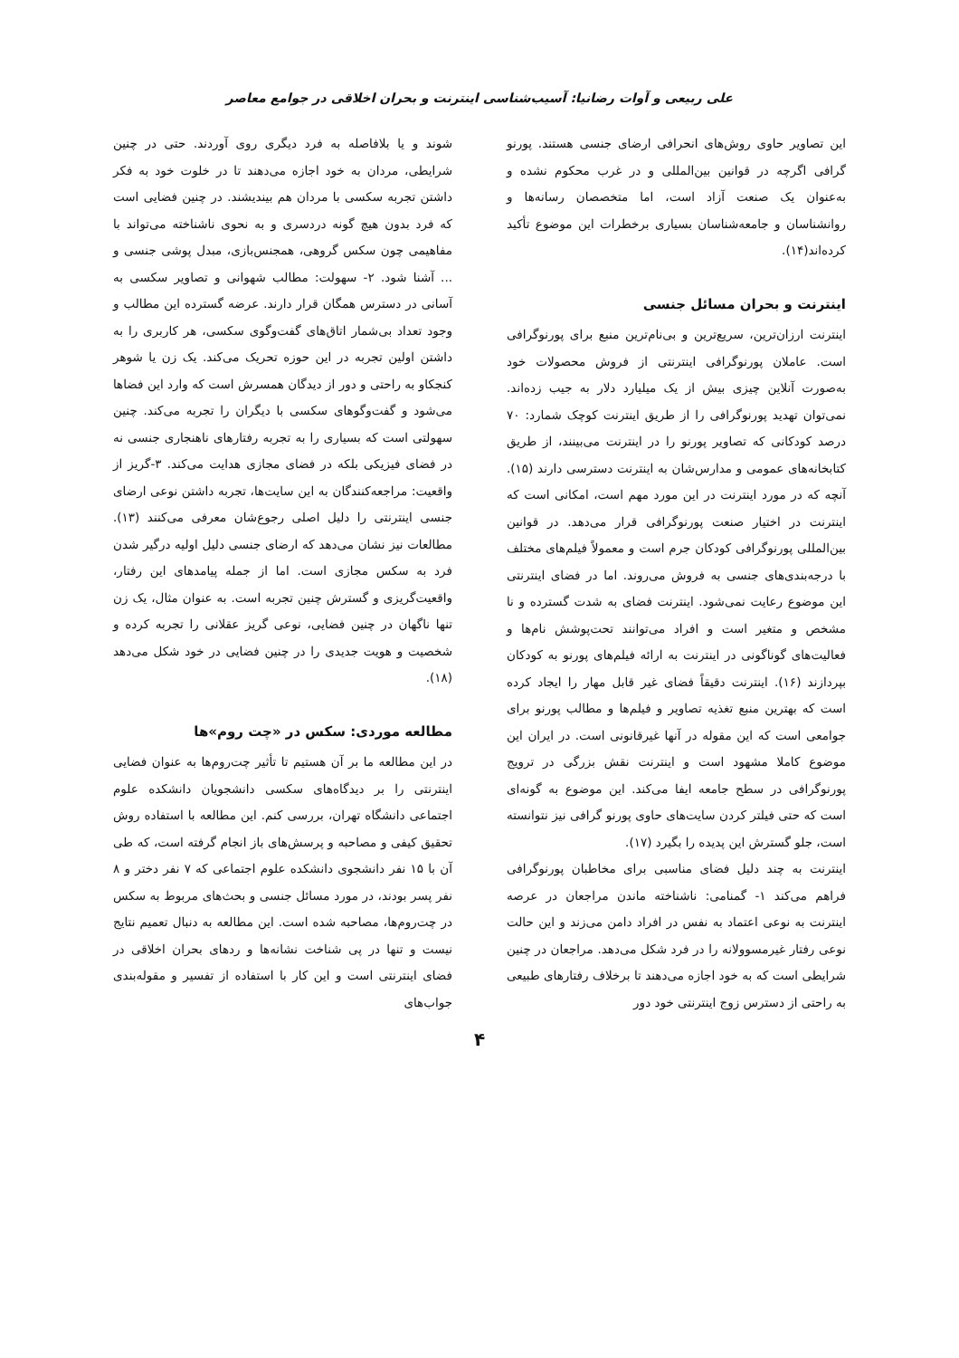علی ربیعی و آوات رضانیا: آسیب‌شناسی اینترنت و بحران اخلاقی در جوامع معاصر
این تصاویر حاوی روش‌های انحرافی ارضای جنسی هستند. پورنو گرافی اگرچه در قوانین بین‌المللی و در غرب محکوم نشده و به‌عنوان یک صنعت آزاد است، اما متخصصان رسانه‌ها و روانشناسان و جامعه‌شناسان بسیاری برخطرات این موضوع تأکید کرده‌اند(۱۴).
اینترنت و بحران مسائل جنسی
اینترنت ارزان‌ترین، سریع‌ترین و بی‌نام‌ترین منبع برای پورنوگرافی است. عاملان پورنوگرافی اینترنتی از فروش محصولات خود به‌صورت آنلاین چیزی بیش از یک میلیارد دلار به جیب زده‌اند. نمی‌توان تهدید پورنوگرافی را از طریق اینترنت کوچک شمارد: ۷۰ درصد کودکانی که تصاویر پورنو را در اینترنت می‌بینند، از طریق کتابخانه‌های عمومی و مدارس‌شان به اینترنت دسترسی دارند (۱۵). آنچه که در مورد اینترنت در این مورد مهم است، امکانی است که اینترنت در اختیار صنعت پورنوگرافی قرار می‌دهد. در قوانین بین‌المللی پورنوگرافی کودکان جرم است و معمولاً فیلم‌های مختلف با درجه‌بندی‌های جنسی به فروش می‌روند. اما در فضای اینترنتی این موضوع رعایت نمی‌شود. اینترنت فضای به شدت گسترده و نا مشخص و متغیر است و افراد می‌توانند تحت‌پوشش نام‌ها و فعالیت‌های گوناگونی در اینترنت به ارائه فیلم‌های پورنو به کودکان بپردازند (۱۶). اینترنت دقیقاً فضای غیر قابل مهار را ایجاد کرده است که بهترین منبع تغذیه تصاویر و فیلم‌ها و مطالب پورنو برای جوامعی است که این مقوله در آنها غیرقانونی است. در ایران این موضوع کاملا مشهود است و اینترنت نقش بزرگی در ترویج پورنوگرافی در سطح جامعه ایفا می‌کند. این موضوع به گونه‌ای است که حتی فیلتر کردن سایت‌های حاوی پورنو گرافی نیز نتوانسته است، جلو گسترش این پدیده را بگیرد (۱۷).
اینترنت به چند دلیل فضای مناسبی برای مخاطبان پورنوگرافی فراهم می‌کند ۱- گمنامی: ناشناخته ماندن مراجعان در عرصه اینترنت به نوعی اعتماد به نفس در افراد دامن می‌زند و این حالت نوعی رفتار غیرمسوولانه را در فرد شکل می‌دهد. مراجعان در چنین شرایطی است که به خود اجازه می‌دهند تا برخلاف رفتارهای طبیعی به راحتی از دسترس زوج اینترنتی خود دور
شوند و یا بلافاصله به فرد دیگری روی آوردند. حتی در چنین شرایطی، مردان به خود اجازه می‌دهند تا در خلوت خود به فکر داشتن تجربه سکسی با مردان هم بیندیشند. در چنین فضایی است که فرد بدون هیچ گونه دردسری و به نحوی ناشناخته می‌تواند با مفاهیمی چون سکس گروهی، همجنس‌بازی، مبدل پوشی جنسی و ... آشنا شود. ۲- سهولت: مطالب شهوانی و تصاویر سکسی به آسانی در دسترس همگان قرار دارند. عرضه گسترده این مطالب و وجود تعداد بی‌شمار اتاق‌های گفت‌وگوی سکسی، هر کاربری را به داشتن اولین تجربه در این حوزه تحریک می‌کند. یک زن یا شوهر کنجکاو به راحتی و دور از دیدگان همسرش است که وارد این فضاها می‌شود و گفت‌وگوهای سکسی با دیگران را تجربه می‌کند. چنین سهولتی است که بسیاری را به تجربه رفتارهای ناهنجاری جنسی نه در فضای فیزیکی بلکه در فضای مجازی هدایت می‌کند. ۳-گریز از واقعیت: مراجعه‌کنندگان به این سایت‌ها، تجربه داشتن نوعی ارضای جنسی اینترنتی را دلیل اصلی رجوع‌شان معرفی می‌کنند (۱۳). مطالعات نیز نشان می‌دهد که ارضای جنسی دلیل اولیه درگیر شدن فرد به سکس مجازی است. اما از جمله پیامدهای این رفتار، واقعیت‌گریزی و گسترش چنین تجربه است. به عنوان مثال، یک زن تنها ناگهان در چنین فضایی، نوعی گریز عقلانی را تجربه کرده و شخصیت و هویت جدیدی را در چنین فضایی در خود شکل می‌دهد (۱۸).
مطالعه موردی: سکس در «چت روم»ها
در این مطالعه ما بر آن هستیم تا تأثیر چت‌روم‌ها به عنوان فضایی اینترنتی را بر دیدگاه‌های سکسی دانشجویان دانشکده علوم اجتماعی دانشگاه تهران، بررسی کنم. این مطالعه با استفاده روش تحقیق کیفی و مصاحبه و پرسش‌های باز انجام گرفته است، که طی آن با ۱۵ نفر دانشجوی دانشکده علوم اجتماعی که ۷ نفر دختر و ۸ نفر پسر بودند، در مورد مسائل جنسی و بحث‌های مربوط به سکس در چت‌روم‌ها، مصاحبه شده است. این مطالعه به دنبال تعمیم نتایج نیست و تنها در پی شناخت نشانه‌ها و ردهای بحران اخلاقی در فضای اینترنتی است و این کار با استفاده از تفسیر و مقوله‌بندی جواب‌های
۴